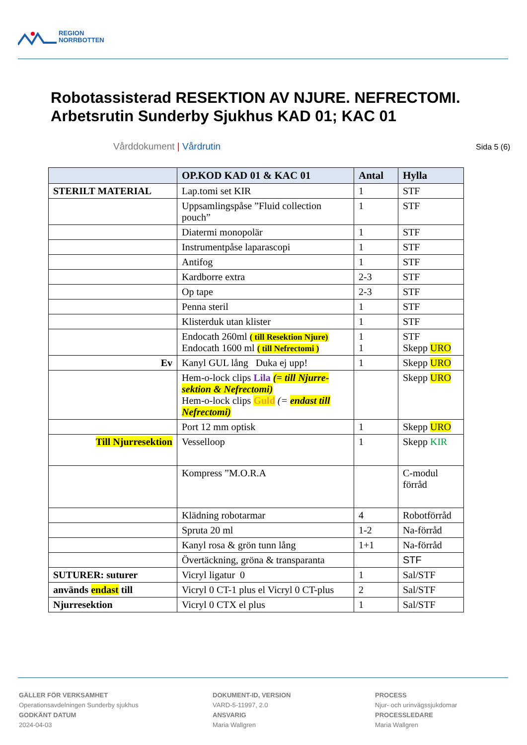REGION
NORRBOTTEN
Robotassisterad RESEKTION AV NJURE. NEFRECTOMI.
Arbetsrutin Sunderby Sjukhus KAD 01; KAC 01
Vårddokument | Vårdrutin Sida 5 (6)
| | OP.KOD KAD 01 & KAC 01 | Antal | Hylla |
| --- | --- | --- | --- |
| STERILT MATERIAL | Lap.tomi set KIR | 1 | STF |
| | Uppsamlingspåse ”Fluid collection pouch” | 1 | STF |
| | Diatermi monopolär | 1 | STF |
| | Instrumentpåse laparascopi | 1 | STF |
| | Antifog | 1 | STF |
| | Kardborre extra | 2-3 | STF |
| | Op tape | 2-3 | STF |
| | Penna steril | 1 | STF |
| | Klisterduk utan klister | 1 | STF |
| | Endocath 260ml ( till Resektion Njure) Endocath 1600 ml ( till Nefrectomi ) | 1 1 | STF Skepp URO |
| Ev | Kanyl GUL lång Duka ej upp! | 1 | Skepp URO |
| | Hem-o-lock clips Lila (= till Njurre-sektion & Nefrectomi) Hem-o-lock clips Guld (= endast till Nefrectomi) | | Skepp URO |
| | Port 12 mm optisk | 1 | Skepp URO |
| Till Njurresektion | Vesselloop | 1 | Skepp KIR |
| | Kompress ”M.O.R.A | | C-modul förråd |
| | Klädning robotarmar | 4 | Robotförråd |
| | Spruta 20 ml | 1-2 | Na-förråd |
| | Kanyl rosa & grön tunn lång | 1+1 | Na-förråd |
| | Övertäckning, gröna & transparanta | | STF |
| SUTURER: suturer | Vicryl ligatur 0 | 1 | Sal/STF |
| används endast till | Vicryl 0 CT-1 plus el Vicryl 0 CT-plus | 2 | Sal/STF |
| Njurresektion | Vicryl 0 CTX el plus | 1 | Sal/STF |
GÄLLER FÖR VERKSAMHET
Operationsavdelningen Sunderby sjukhus
GODKÄNT DATUM
2024-04-03
DOKUMENT-ID, VERSION
VARD-5-11997, 2.0
ANSVARIG
Maria Wallgren
PROCESS
Njur- och urinvägssjukdomar
PROCESSLEDARE
Maria Wallgren